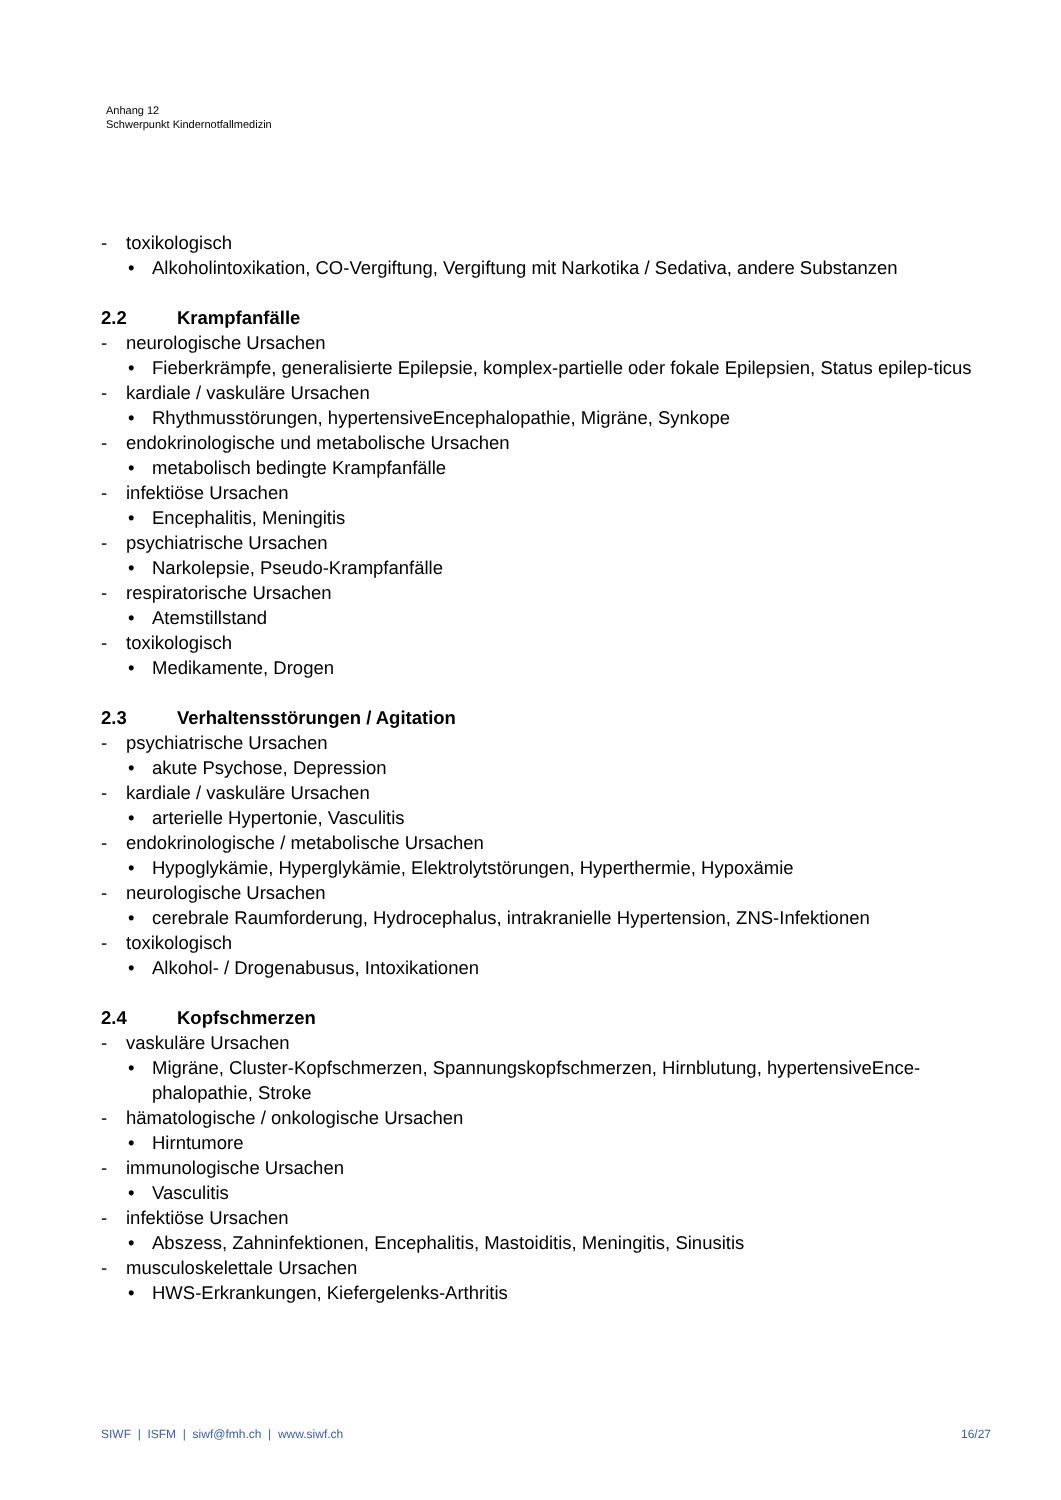Anhang 12
Schwerpunkt Kindernotfallmedizin
- toxikologisch
• Alkoholintoxikation, CO-Vergiftung, Vergiftung mit Narkotika / Sedativa, andere Substanzen
2.2 Krampfanfälle
- neurologische Ursachen
• Fieberkrämpfe, generalisierte Epilepsie, komplex-partielle oder fokale Epilepsien, Status epilep-ticus
- kardiale / vaskuläre Ursachen
• Rhythmusstörungen, hypertensiveEncephalopathie, Migräne, Synkope
- endokrinologische und metabolische Ursachen
• metabolisch bedingte Krampfanfälle
- infektiöse Ursachen
• Encephalitis, Meningitis
- psychiatrische Ursachen
• Narkolepsie, Pseudo-Krampfanfälle
- respiratorische Ursachen
• Atemstillstand
- toxikologisch
• Medikamente, Drogen
2.3 Verhaltensstörungen / Agitation
- psychiatrische Ursachen
• akute Psychose, Depression
- kardiale / vaskuläre Ursachen
• arterielle Hypertonie, Vasculitis
- endokrinologische / metabolische Ursachen
• Hypoglykämie, Hyperglykämie, Elektrolytstörungen, Hyperthermie, Hypoxämie
- neurologische Ursachen
• cerebrale Raumforderung, Hydrocephalus, intrakranielle Hypertension, ZNS-Infektionen
- toxikologisch
• Alkohol- / Drogenabusus, Intoxikationen
2.4 Kopfschmerzen
- vaskuläre Ursachen
• Migräne, Cluster-Kopfschmerzen, Spannungskopfschmerzen, Hirnblutung, hypertensiveEnce-phalopathie, Stroke
- hämatologische / onkologische Ursachen
• Hirntumore
- immunologische Ursachen
• Vasculitis
- infektiöse Ursachen
• Abszess, Zahninfektionen, Encephalitis, Mastoiditis, Meningitis, Sinusitis
- musculoskelettale Ursachen
• HWS-Erkrankungen, Kiefergelenks-Arthritis
SIWF | ISFM | siwf@fmh.ch | www.siwf.ch
16/27